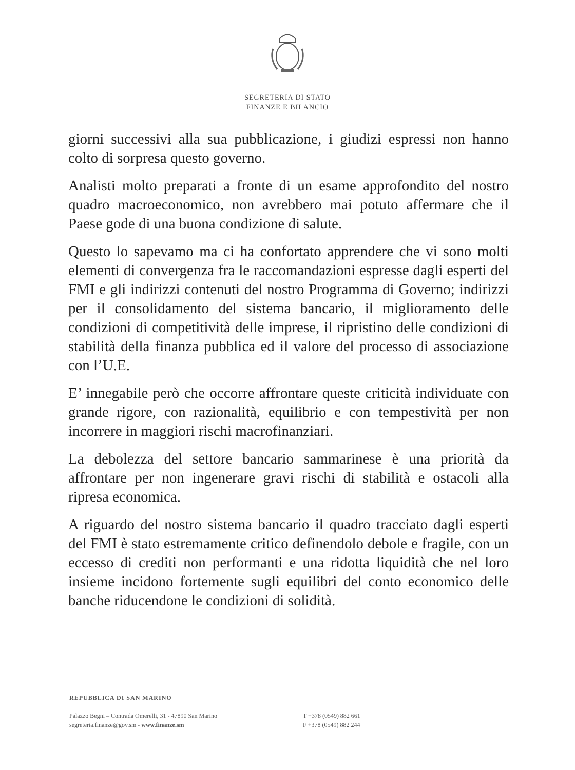SEGRETERIA DI STATO
FINANZE E BILANCIO
giorni successivi alla sua pubblicazione, i giudizi espressi non hanno colto di sorpresa questo governo.
Analisti molto preparati a fronte di un esame approfondito del nostro quadro macroeconomico, non avrebbero mai potuto affermare che il Paese gode di una buona condizione di salute.
Questo lo sapevamo ma ci ha confortato apprendere che vi sono molti elementi di convergenza fra le raccomandazioni espresse dagli esperti del FMI e gli indirizzi contenuti del nostro Programma di Governo; indirizzi per il consolidamento del sistema bancario, il miglioramento delle condizioni di competitività delle imprese, il ripristino delle condizioni di stabilità della finanza pubblica ed il valore del processo di associazione con l’U.E.
E’ innegabile però che occorre affrontare queste criticità individuate con grande rigore, con razionalità, equilibrio e con tempestività per non incorrere in maggiori rischi macrofinanziari.
La debolezza del settore bancario sammarinese è una priorità da affrontare per non ingenerare gravi rischi di stabilità e ostacoli alla ripresa economica.
A riguardo del nostro sistema bancario il quadro tracciato dagli esperti del FMI è stato estremamente critico definendolo debole e fragile, con un eccesso di crediti non performanti e una ridotta liquidità che nel loro insieme incidono fortemente sugli equilibri del conto economico delle banche riducendone le condizioni di solidità.
REPUBBLICA DI SAN MARINO
Palazzo Begni – Contrada Omerelli, 31 - 47890 San Marino T +378 (0549) 882 661
segreteria.finanze@gov.sm - www.finanze.sm F +378 (0549) 882 244